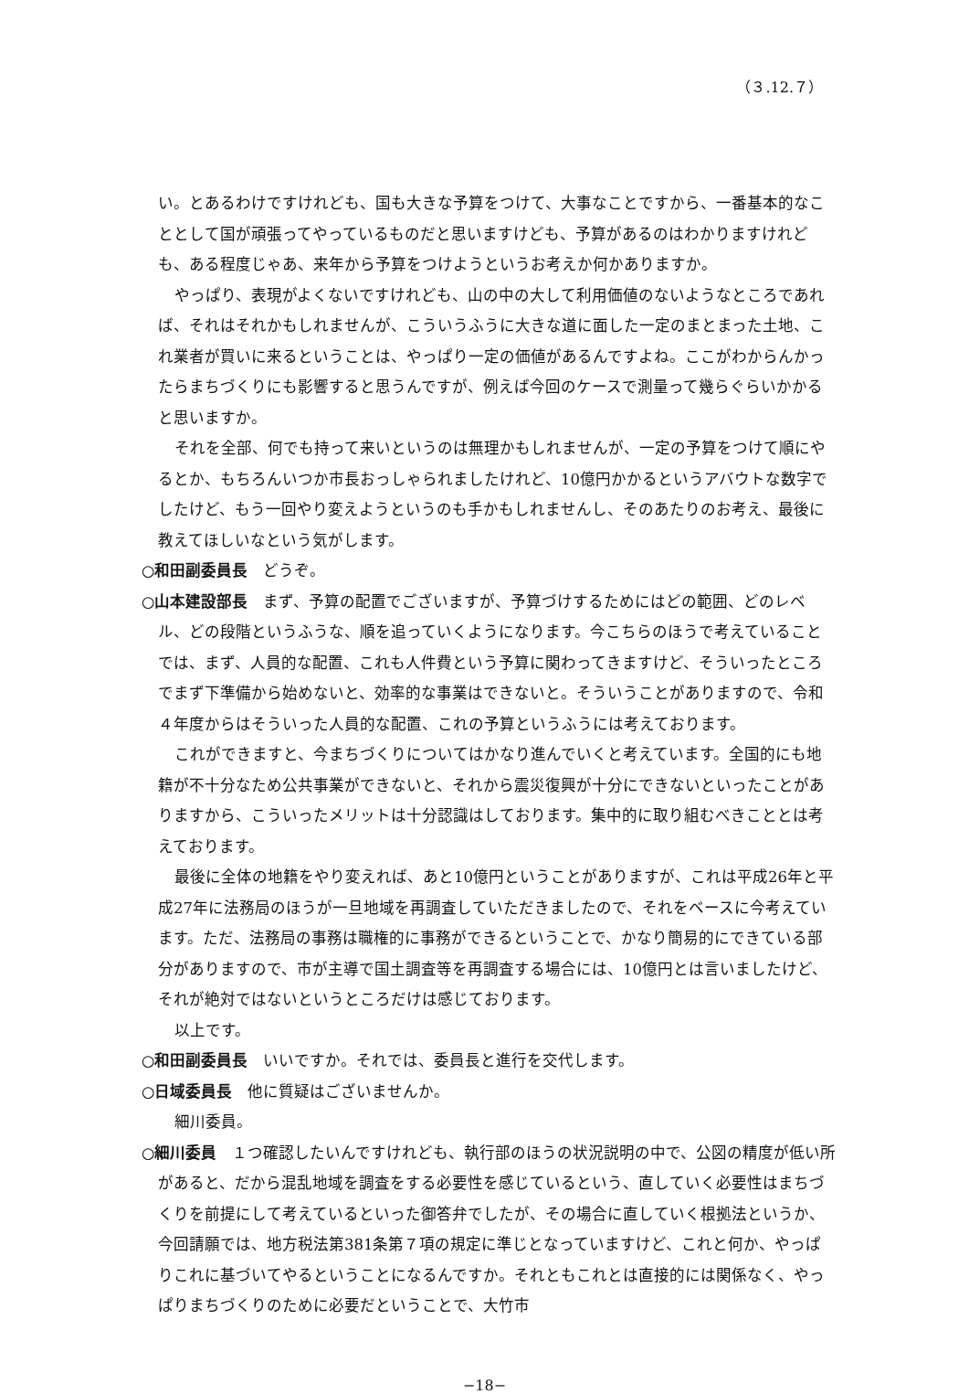（３.12.７）
い。とあるわけですけれども、国も大きな予算をつけて、大事なことですから、一番基本的なこととして国が頑張ってやっているものだと思いますけども、予算があるのはわかりますけれども、ある程度じゃあ、来年から予算をつけようというお考えか何かありますか。
やっぱり、表現がよくないですけれども、山の中の大して利用価値のないようなところであれば、それはそれかもしれませんが、こういうふうに大きな道に面した一定のまとまった土地、これ業者が買いに来るということは、やっぱり一定の価値があるんですよね。ここがわからんかったらまちづくりにも影響すると思うんですが、例えば今回のケースで測量って幾らぐらいかかると思いますか。
それを全部、何でも持って来いというのは無理かもしれませんが、一定の予算をつけて順にやるとか、もちろんいつか市長おっしゃられましたけれど、10億円かかるというアバウトな数字でしたけど、もう一回やり変えようというのも手かもしれませんし、そのあたりのお考え、最後に教えてほしいなという気がします。
○和田副委員長　どうぞ。
○山本建設部長　まず、予算の配置でございますが、予算づけするためにはどの範囲、どのレベル、どの段階というふうな、順を追っていくようになります。今こちらのほうで考えていることでは、まず、人員的な配置、これも人件費という予算に関わってきますけど、そういったところでまず下準備から始めないと、効率的な事業はできないと。そういうことがありますので、令和４年度からはそういった人員的な配置、これの予算というふうには考えております。
これができますと、今まちづくりについてはかなり進んでいくと考えています。全国的にも地籍が不十分なため公共事業ができないと、それから震災復興が十分にできないといったことがありますから、こういったメリットは十分認識はしております。集中的に取り組むべきこととは考えております。
最後に全体の地籍をやり変えれば、あと10億円ということがありますが、これは平成26年と平成27年に法務局のほうが一旦地域を再調査していただきましたので、それをベースに今考えています。ただ、法務局の事務は職権的に事務ができるということで、かなり簡易的にできている部分がありますので、市が主導で国土調査等を再調査する場合には、10億円とは言いましたけど、それが絶対ではないというところだけは感じております。
以上です。
○和田副委員長　いいですか。それでは、委員長と進行を交代します。
○日域委員長　他に質疑はございませんか。
細川委員。
○細川委員　１つ確認したいんですけれども、執行部のほうの状況説明の中で、公図の精度が低い所があると、だから混乱地域を調査をする必要性を感じているという、直していく必要性はまちづくりを前提にして考えているといった御答弁でしたが、その場合に直していく根拠法というか、今回請願では、地方税法第381条第７項の規定に準じとなっていますけど、これと何か、やっぱりこれに基づいてやるということになるんですか。それともこれとは直接的には関係なく、やっぱりまちづくりのために必要だということで、大竹市
−18−